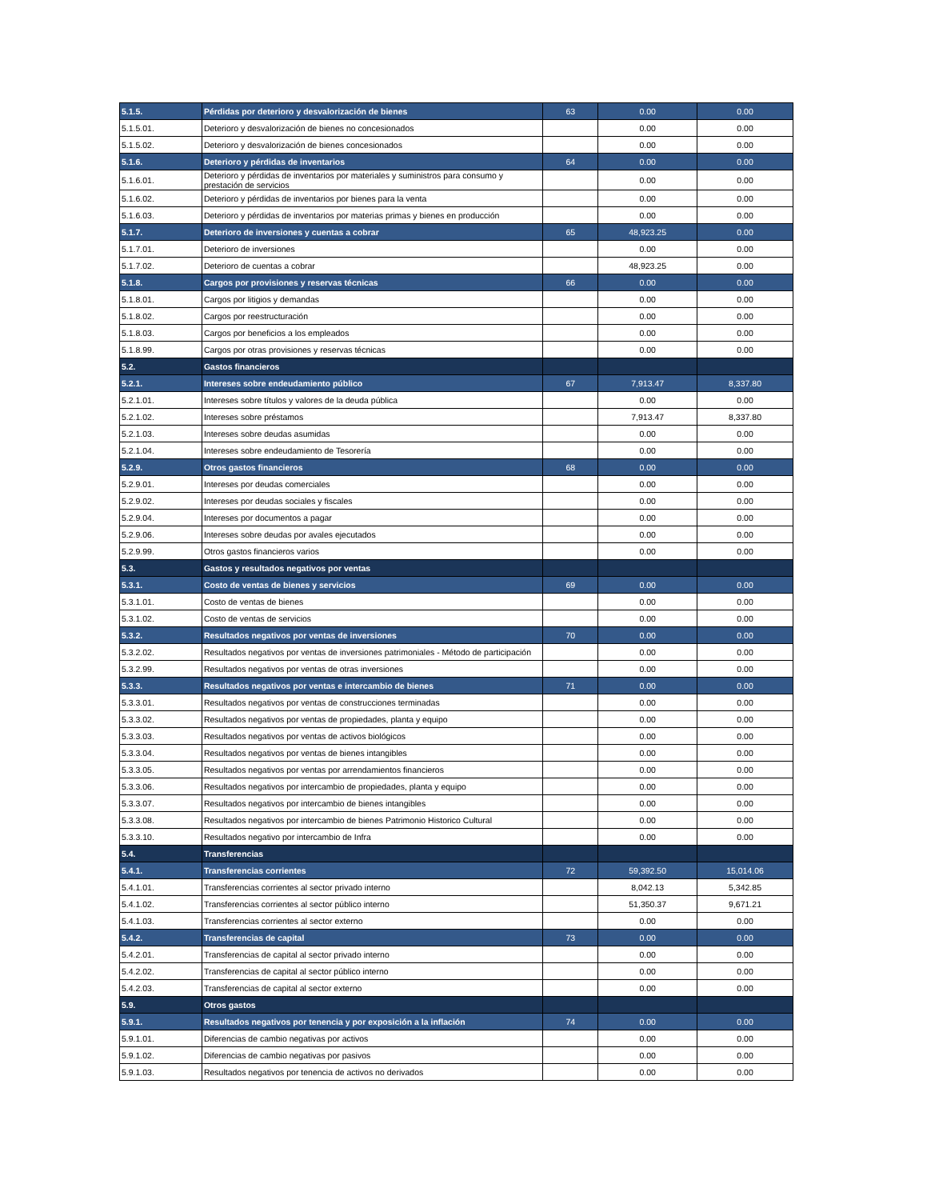| 5.1.5. | Pérdidas por deterioro y desvalorización de bienes | 63 | 0.00 | 0.00 |
| 5.1.5.01. | Deterioro y desvalorización de bienes no concesionados | | 0.00 | 0.00 |
| 5.1.5.02. | Deterioro y desvalorización de bienes concesionados | | 0.00 | 0.00 |
| 5.1.6. | Deterioro y pérdidas de inventarios | 64 | 0.00 | 0.00 |
| 5.1.6.01. | Deterioro y pérdidas de inventarios por materiales y suministros para consumo y prestación de servicios | | 0.00 | 0.00 |
| 5.1.6.02. | Deterioro y pérdidas de inventarios por bienes para la venta | | 0.00 | 0.00 |
| 5.1.6.03. | Deterioro y pérdidas de inventarios por materias primas y bienes en producción | | 0.00 | 0.00 |
| 5.1.7. | Deterioro de inversiones y cuentas a cobrar | 65 | 48,923.25 | 0.00 |
| 5.1.7.01. | Deterioro de inversiones | | 0.00 | 0.00 |
| 5.1.7.02. | Deterioro de cuentas a cobrar | | 48,923.25 | 0.00 |
| 5.1.8. | Cargos por provisiones y reservas técnicas | 66 | 0.00 | 0.00 |
| 5.1.8.01. | Cargos por litigios y demandas | | 0.00 | 0.00 |
| 5.1.8.02. | Cargos por reestructuración | | 0.00 | 0.00 |
| 5.1.8.03. | Cargos por beneficios a los empleados | | 0.00 | 0.00 |
| 5.1.8.99. | Cargos por otras provisiones y reservas técnicas | | 0.00 | 0.00 |
| 5.2. | Gastos financieros | | | |
| 5.2.1. | Intereses sobre endeudamiento público | 67 | 7,913.47 | 8,337.80 |
| 5.2.1.01. | Intereses sobre títulos y valores de la deuda pública | | 0.00 | 0.00 |
| 5.2.1.02. | Intereses sobre préstamos | | 7,913.47 | 8,337.80 |
| 5.2.1.03. | Intereses sobre deudas asumidas | | 0.00 | 0.00 |
| 5.2.1.04. | Intereses sobre endeudamiento de Tesorería | | 0.00 | 0.00 |
| 5.2.9. | Otros gastos financieros | 68 | 0.00 | 0.00 |
| 5.2.9.01. | Intereses por deudas comerciales | | 0.00 | 0.00 |
| 5.2.9.02. | Intereses por deudas sociales y fiscales | | 0.00 | 0.00 |
| 5.2.9.04. | Intereses por documentos a pagar | | 0.00 | 0.00 |
| 5.2.9.06. | Intereses sobre deudas por avales ejecutados | | 0.00 | 0.00 |
| 5.2.9.99. | Otros gastos financieros varios | | 0.00 | 0.00 |
| 5.3. | Gastos y resultados negativos por ventas | | | |
| 5.3.1. | Costo de ventas de bienes y servicios | 69 | 0.00 | 0.00 |
| 5.3.1.01. | Costo de ventas de bienes | | 0.00 | 0.00 |
| 5.3.1.02. | Costo de ventas de servicios | | 0.00 | 0.00 |
| 5.3.2. | Resultados negativos por ventas de inversiones | 70 | 0.00 | 0.00 |
| 5.3.2.02. | Resultados negativos por ventas de inversiones patrimoniales - Método de participación | | 0.00 | 0.00 |
| 5.3.2.99. | Resultados negativos por ventas de otras inversiones | | 0.00 | 0.00 |
| 5.3.3. | Resultados negativos por ventas e intercambio de bienes | 71 | 0.00 | 0.00 |
| 5.3.3.01. | Resultados negativos por ventas de construcciones terminadas | | 0.00 | 0.00 |
| 5.3.3.02. | Resultados negativos por ventas de propiedades, planta y equipo | | 0.00 | 0.00 |
| 5.3.3.03. | Resultados negativos por ventas de activos biológicos | | 0.00 | 0.00 |
| 5.3.3.04. | Resultados negativos por ventas de bienes intangibles | | 0.00 | 0.00 |
| 5.3.3.05. | Resultados negativos por ventas por arrendamientos financieros | | 0.00 | 0.00 |
| 5.3.3.06. | Resultados negativos por intercambio de propiedades, planta y equipo | | 0.00 | 0.00 |
| 5.3.3.07. | Resultados negativos por intercambio de bienes intangibles | | 0.00 | 0.00 |
| 5.3.3.08. | Resultados negativos por intercambio de bienes Patrimonio Historico Cultural | | 0.00 | 0.00 |
| 5.3.3.10. | Resultados negativo por intercambio de Infra | | 0.00 | 0.00 |
| 5.4. | Transferencias | | | |
| 5.4.1. | Transferencias corrientes | 72 | 59,392.50 | 15,014.06 |
| 5.4.1.01. | Transferencias corrientes al sector privado interno | | 8,042.13 | 5,342.85 |
| 5.4.1.02. | Transferencias corrientes al sector público interno | | 51,350.37 | 9,671.21 |
| 5.4.1.03. | Transferencias corrientes al sector externo | | 0.00 | 0.00 |
| 5.4.2. | Transferencias de capital | 73 | 0.00 | 0.00 |
| 5.4.2.01. | Transferencias de capital al sector privado interno | | 0.00 | 0.00 |
| 5.4.2.02. | Transferencias de capital al sector público interno | | 0.00 | 0.00 |
| 5.4.2.03. | Transferencias de capital al sector externo | | 0.00 | 0.00 |
| 5.9. | Otros gastos | | | |
| 5.9.1. | Resultados negativos por tenencia y por exposición a la inflación | 74 | 0.00 | 0.00 |
| 5.9.1.01. | Diferencias de cambio negativas por activos | | 0.00 | 0.00 |
| 5.9.1.02. | Diferencias de cambio negativas por pasivos | | 0.00 | 0.00 |
| 5.9.1.03. | Resultados negativos por tenencia de activos no derivados | | 0.00 | 0.00 |